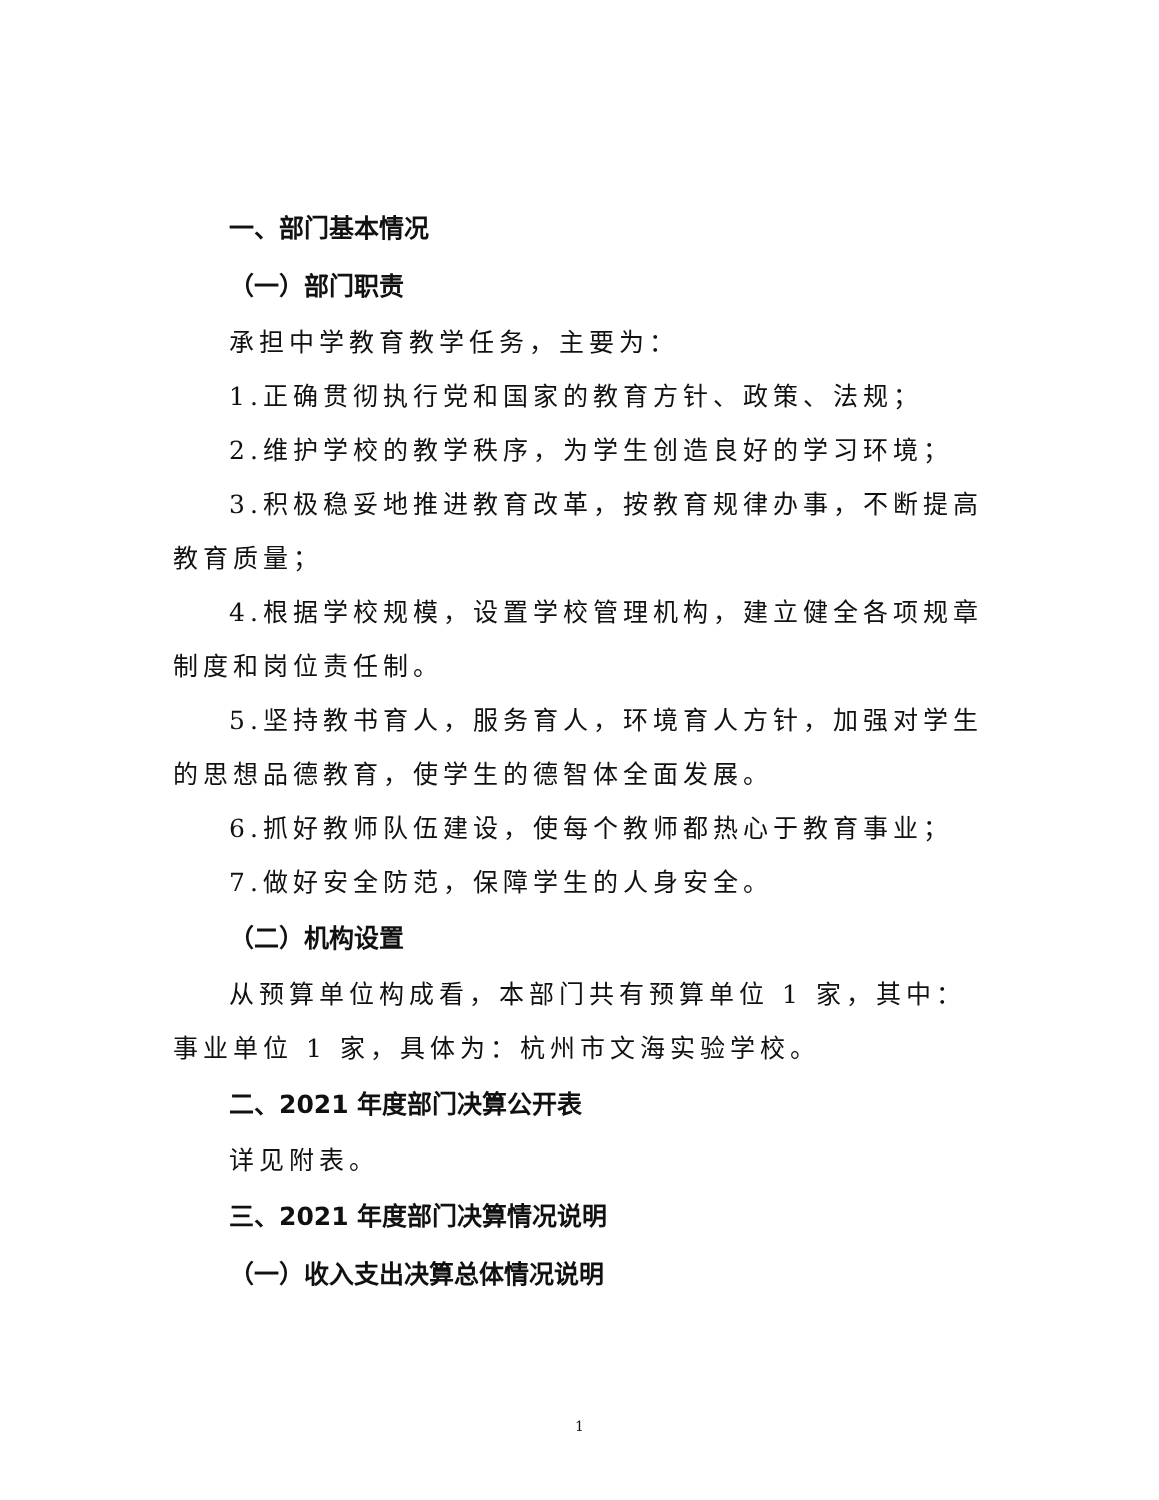一、部门基本情况
（一）部门职责
承担中学教育教学任务，主要为：
1.正确贯彻执行党和国家的教育方针、政策、法规；
2.维护学校的教学秩序，为学生创造良好的学习环境；
3.积极稳妥地推进教育改革，按教育规律办事，不断提高教育质量；
4.根据学校规模，设置学校管理机构，建立健全各项规章制度和岗位责任制。
5.坚持教书育人，服务育人，环境育人方针，加强对学生的思想品德教育，使学生的德智体全面发展。
6.抓好教师队伍建设，使每个教师都热心于教育事业；
7.做好安全防范，保障学生的人身安全。
（二）机构设置
从预算单位构成看，本部门共有预算单位 1 家，其中：事业单位 1 家，具体为：杭州市文海实验学校。
二、2021 年度部门决算公开表
详见附表。
三、2021 年度部门决算情况说明
（一）收入支出决算总体情况说明
1